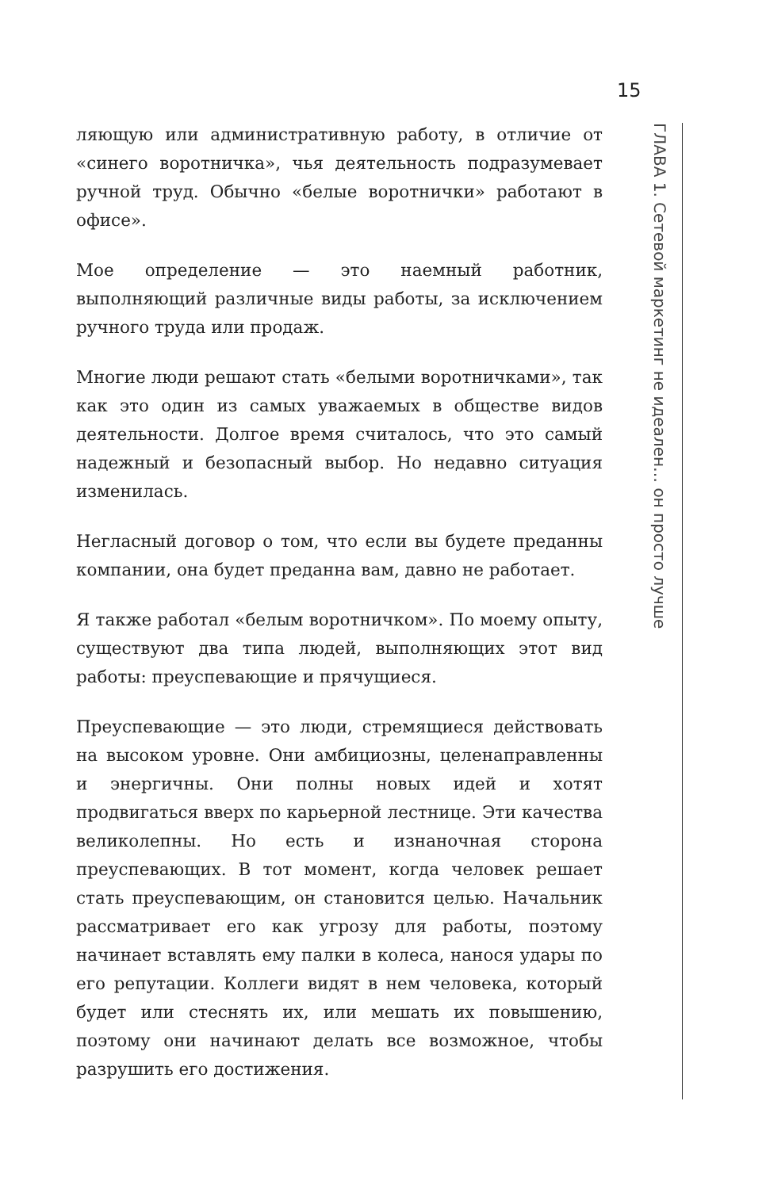15
ГЛАВА 1. Сетевой маркетинг не идеален… он просто лучше
ляющую или административную работу, в отличие от «синего воротничка», чья деятельность подразумевает ручной труд. Обычно «белые воротнички» работают в офисе».
Мое определение — это наемный работник, выполняющий различные виды работы, за исключением ручного труда или продаж.
Многие люди решают стать «белыми воротничками», так как это один из самых уважаемых в обществе видов деятельности. Долгое время считалось, что это самый надежный и безопасный выбор. Но недавно ситуация изменилась.
Негласный договор о том, что если вы будете преданны компании, она будет преданна вам, давно не работает.
Я также работал «белым воротничком». По моему опыту, существуют два типа людей, выполняющих этот вид работы: преуспевающие и прячущиеся.
Преуспевающие — это люди, стремящиеся действовать на высоком уровне. Они амбициозны, целенаправленны и энергичны. Они полны новых идей и хотят продвигаться вверх по карьерной лестнице. Эти качества великолепны. Но есть и изнаночная сторона преуспевающих. В тот момент, когда человек решает стать преуспевающим, он становится целью. Начальник рассматривает его как угрозу для работы, поэтому начинает вставлять ему палки в колеса, нанося удары по его репутации. Коллеги видят в нем человека, который будет или стеснять их, или мешать их повышению, поэтому они начинают делать все возможное, чтобы разрушить его достижения.